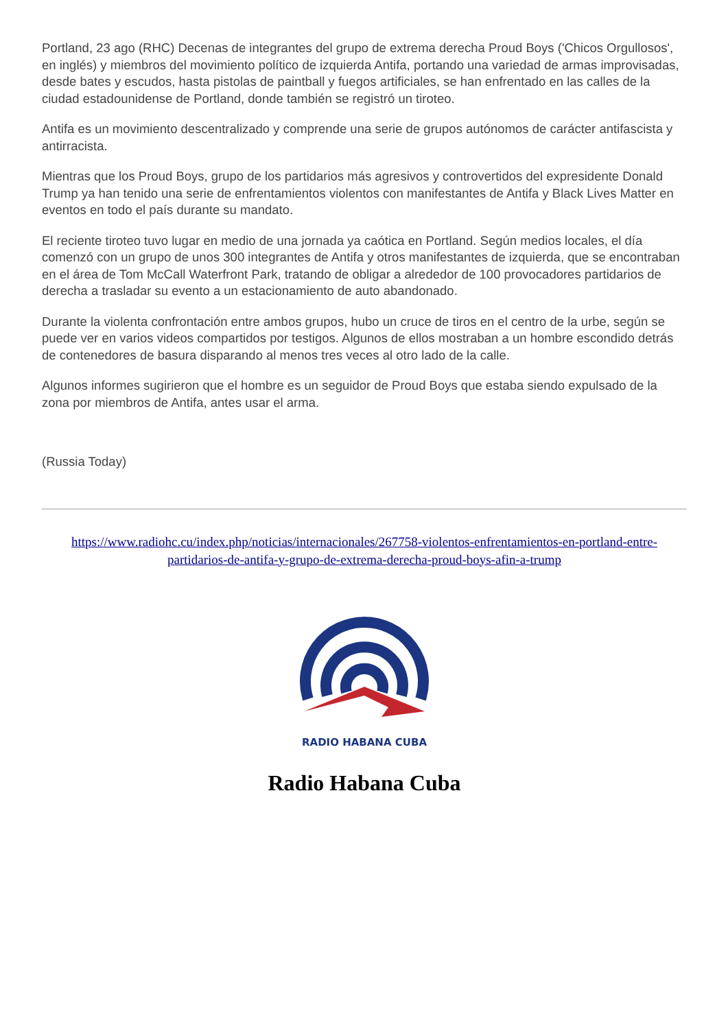Portland, 23 ago (RHC) Decenas de integrantes del grupo de extrema derecha Proud Boys ('Chicos Orgullosos', en inglés) y miembros del movimiento político de izquierda Antifa, portando una variedad de armas improvisadas, desde bates y escudos, hasta pistolas de paintball y fuegos artificiales, se han enfrentado en las calles de la ciudad estadounidense de Portland, donde también se registró un tiroteo.
Antifa es un movimiento descentralizado y comprende una serie de grupos autónomos de carácter antifascista y antirracista.
Mientras que los Proud Boys, grupo de los partidarios más agresivos y controvertidos del expresidente Donald Trump ya han tenido una serie de enfrentamientos violentos con manifestantes de Antifa y Black Lives Matter en eventos en todo el país durante su mandato.
El reciente tiroteo tuvo lugar en medio de una jornada ya caótica en Portland. Según medios locales, el día comenzó con un grupo de unos 300 integrantes de Antifa y otros manifestantes de izquierda, que se encontraban en el área de Tom McCall Waterfront Park, tratando de obligar a alrededor de 100 provocadores partidarios de derecha a trasladar su evento a un estacionamiento de auto abandonado.
Durante la violenta confrontación entre ambos grupos, hubo un cruce de tiros en el centro de la urbe, según se puede ver en varios videos compartidos por testigos. Algunos de ellos mostraban a un hombre escondido detrás de contenedores de basura disparando al menos tres veces al otro lado de la calle.
Algunos informes sugirieron que el hombre es un seguidor de Proud Boys que estaba siendo expulsado de la zona por miembros de Antifa, antes usar el arma.
(Russia Today)
https://www.radiohc.cu/index.php/noticias/internacionales/267758-violentos-enfrentamientos-en-portland-entre-partidarios-de-antifa-y-grupo-de-extrema-derecha-proud-boys-afin-a-trump
RADIO HABANA CUBA
Radio Habana Cuba